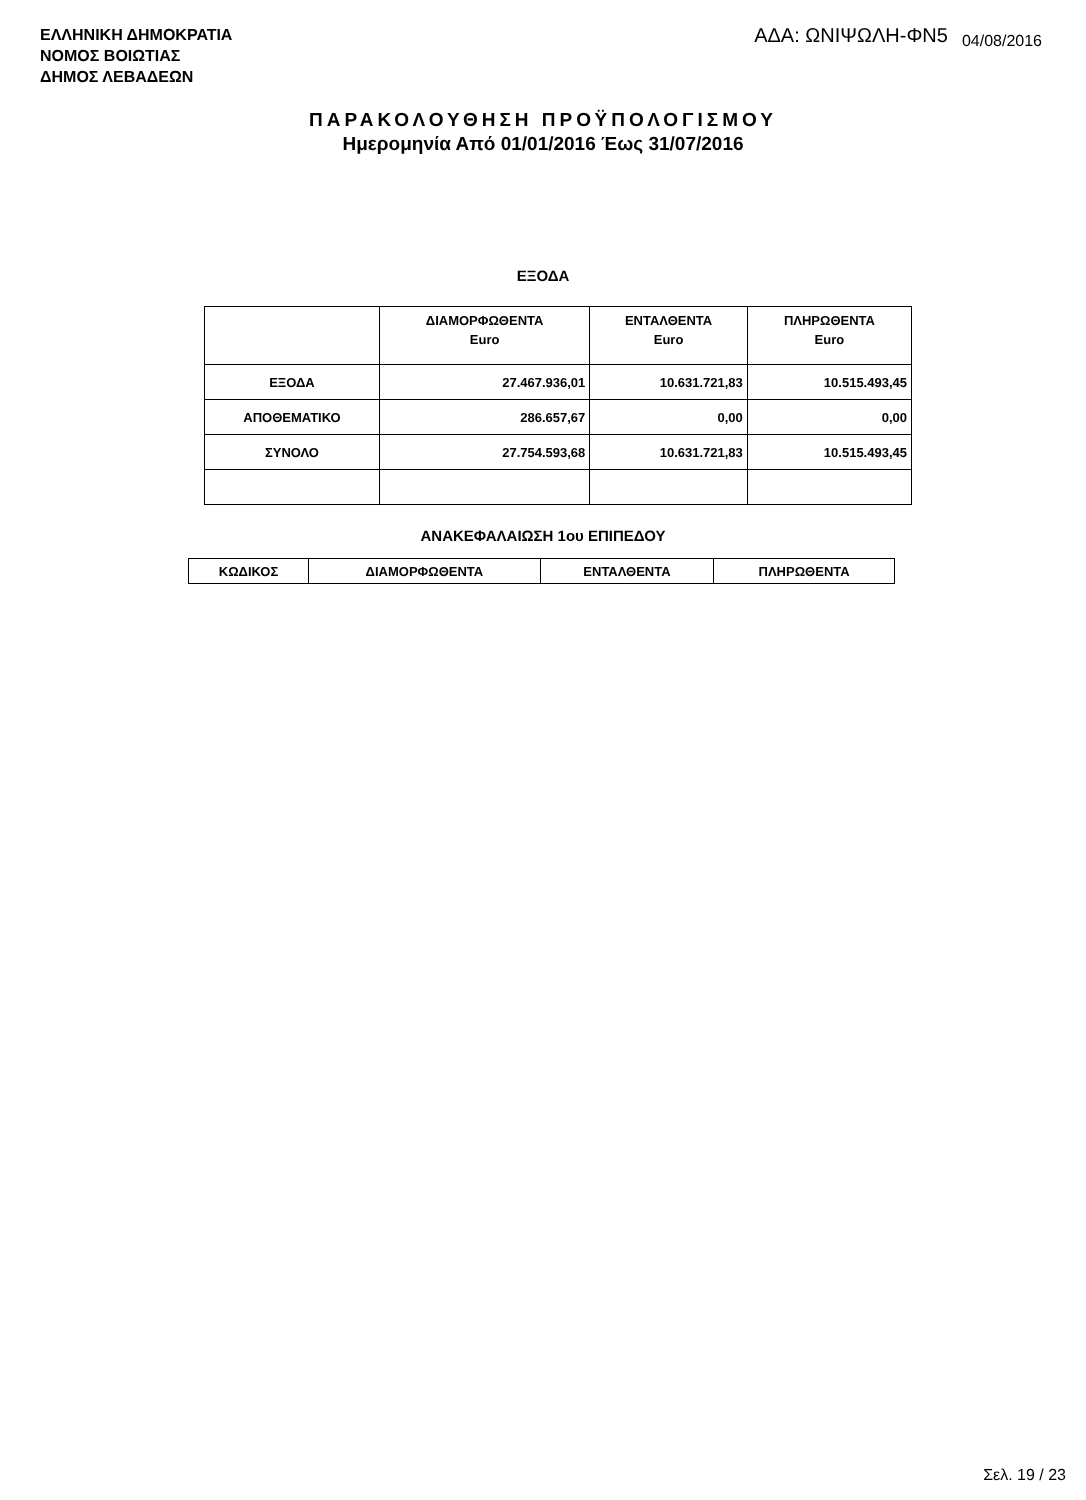ΕΛΛΗΝΙΚΗ ΔΗΜΟΚΡΑΤΙΑ
ΝΟΜΟΣ ΒΟΙΩΤΙΑΣ
ΔΗΜΟΣ ΛΕΒΑΔΕΩΝ
ΑΔΑ: ΩΝΙΨΩΛΗ-ΦΝ5 04/08/2016
ΠΑΡΑΚΟΛΟΥΘΗΣΗ ΠΡΟΫΠΟΛΟΓΙΣΜΟΥ
Ημερομηνία Από 01/01/2016 Έως 31/07/2016
ΕΞΟΔΑ
| | ΔΙΑΜΟΡΦΩΘΕΝΤΑ Euro | ΕΝΤΑΛΘΕΝΤΑ Euro | ΠΛΗΡΩΘΕΝΤΑ Euro |
| --- | --- | --- | --- |
| ΕΞΟΔΑ | 27.467.936,01 | 10.631.721,83 | 10.515.493,45 |
| ΑΠΟΘΕΜΑΤΙΚΟ | 286.657,67 | 0,00 | 0,00 |
| ΣΥΝΟΛΟ | 27.754.593,68 | 10.631.721,83 | 10.515.493,45 |
ΑΝΑΚΕΦΑΛΑΙΩΣΗ 1ου ΕΠΙΠΕΔΟΥ
| ΚΩΔΙΚΟΣ | ΔΙΑΜΟΡΦΩΘΕΝΤΑ | ΕΝΤΑΛΘΕΝΤΑ | ΠΛΗΡΩΘΕΝΤΑ |
| --- | --- | --- | --- |
Σελ. 19 / 23